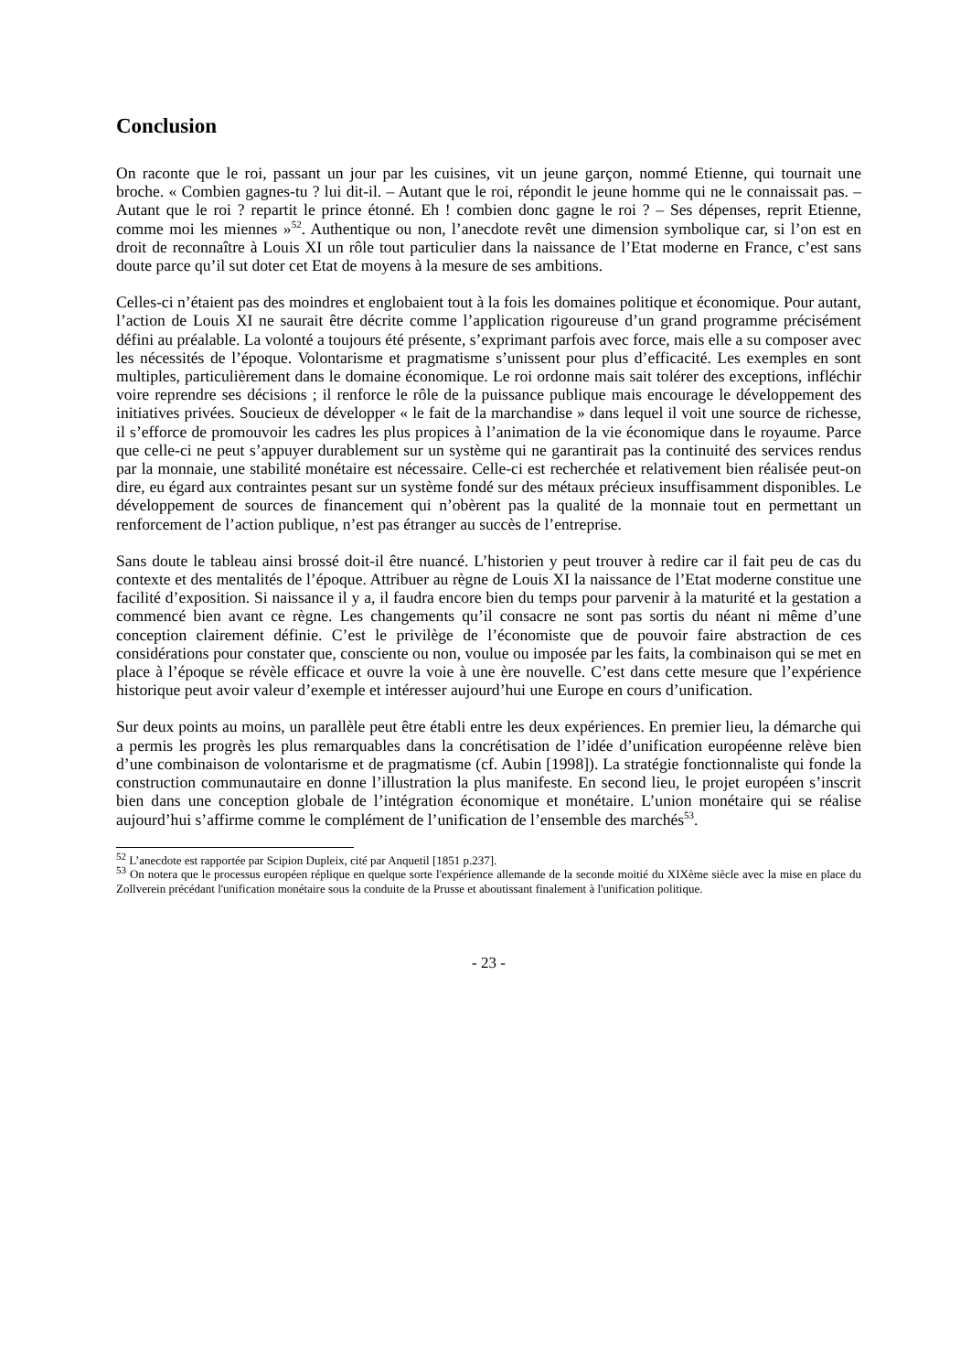Conclusion
On raconte que le roi, passant un jour par les cuisines, vit un jeune garçon, nommé Etienne, qui tournait une broche. « Combien gagnes-tu ? lui dit-il. – Autant que le roi, répondit le jeune homme qui ne le connaissait pas. – Autant que le roi ? repartit le prince étonné. Eh ! combien donc gagne le roi ? – Ses dépenses, reprit Etienne, comme moi les miennes »<sup>52</sup>. Authentique ou non, l’anecdote revêt une dimension symbolique car, si l’on est en droit de reconnaître à Louis XI un rôle tout particulier dans la naissance de l’Etat moderne en France, c’est sans doute parce qu’il sut doter cet Etat de moyens à la mesure de ses ambitions.
Celles-ci n’étaient pas des moindres et englobaient tout à la fois les domaines politique et économique. Pour autant, l’action de Louis XI ne saurait être décrite comme l’application rigoureuse d’un grand programme précisément défini au préalable. La volonté a toujours été présente, s’exprimant parfois avec force, mais elle a su composer avec les nécessités de l’époque. Volontarisme et pragmatisme s’unissent pour plus d’efficacité. Les exemples en sont multiples, particulièrement dans le domaine économique. Le roi ordonne mais sait tolérer des exceptions, infléchir voire reprendre ses décisions ; il renforce le rôle de la puissance publique mais encourage le développement des initiatives privées. Soucieux de développer « le fait de la marchandise » dans lequel il voit une source de richesse, il s’efforce de promouvoir les cadres les plus propices à l’animation de la vie économique dans le royaume. Parce que celle-ci ne peut s’appuyer durablement sur un système qui ne garantirait pas la continuité des services rendus par la monnaie, une stabilité monétaire est nécessaire. Celle-ci est recherchée et relativement bien réalisée peut-on dire, eu égard aux contraintes pesant sur un système fondé sur des métaux précieux insuffisamment disponibles. Le développement de sources de financement qui n’obèrent pas la qualité de la monnaie tout en permettant un renforcement de l’action publique, n’est pas étranger au succès de l’entreprise.
Sans doute le tableau ainsi brossé doit-il être nuancé. L’historien y peut trouver à redire car il fait peu de cas du contexte et des mentalités de l’époque. Attribuer au règne de Louis XI la naissance de l’Etat moderne constitue une facilité d’exposition. Si naissance il y a, il faudra encore bien du temps pour parvenir à la maturité et la gestation a commencé bien avant ce règne. Les changements qu’il consacre ne sont pas sortis du néant ni même d’une conception clairement définie. C’est le privilège de l’économiste que de pouvoir faire abstraction de ces considérations pour constater que, consciente ou non, voulue ou imposée par les faits, la combinaison qui se met en place à l’époque se révèle efficace et ouvre la voie à une ère nouvelle. C’est dans cette mesure que l’expérience historique peut avoir valeur d’exemple et intéresser aujourd’hui une Europe en cours d’unification.
Sur deux points au moins, un parallèle peut être établi entre les deux expériences. En premier lieu, la démarche qui a permis les progrès les plus remarquables dans la concrétisation de l’idée d’unification européenne relève bien d’une combinaison de volontarisme et de pragmatisme (cf. Aubin [1998]). La stratégie fonctionnaliste qui fonde la construction communautaire en donne l’illustration la plus manifeste. En second lieu, le projet européen s’inscrit bien dans une conception globale de l’intégration économique et monétaire. L’union monétaire qui se réalise aujourd’hui s’affirme comme le complément de l’unification de l’ensemble des marchés<sup>53</sup>.
<sup>52</sup> L’anecdote est rapportée par Scipion Dupleix, cité par Anquetil [1851 p.237].
<sup>53</sup> On notera que le processus européen réplique en quelque sorte l'expérience allemande de la seconde moitié du XIXème siècle avec la mise en place du Zollverein précédant l'unification monétaire sous la conduite de la Prusse et aboutissant finalement à l'unification politique.
- 23 -